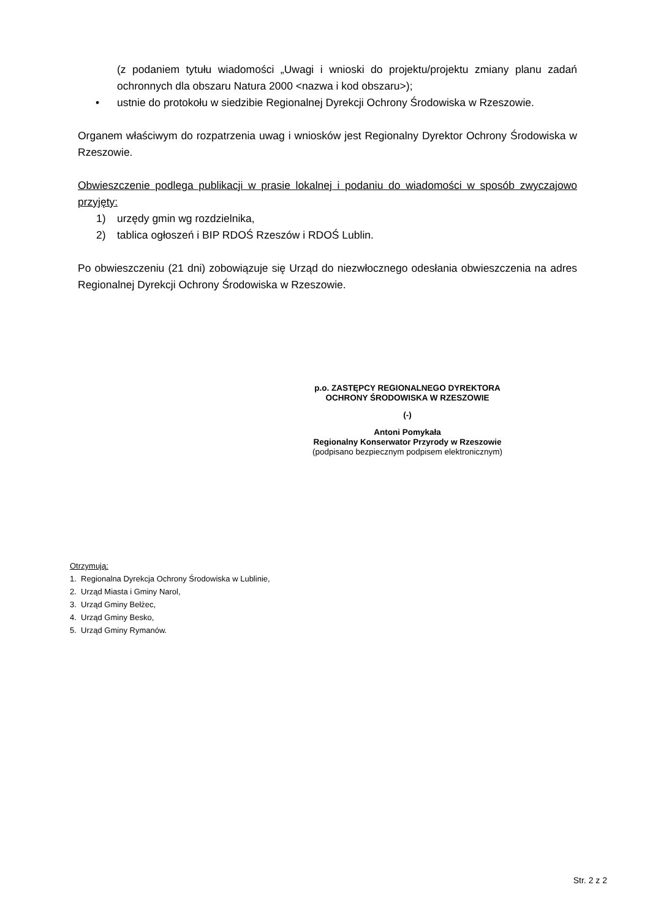(z podaniem tytułu wiadomości „Uwagi i wnioski do projektu/projektu zmiany planu zadań ochronnych dla obszaru Natura 2000 <nazwa i kod obszaru>);
• ustnie do protokołu w siedzibie Regionalnej Dyrekcji Ochrony Środowiska w Rzeszowie.
Organem właściwym do rozpatrzenia uwag i wniosków jest Regionalny Dyrektor Ochrony Środowiska w Rzeszowie.
Obwieszczenie podlega publikacji w prasie lokalnej i podaniu do wiadomości w sposób zwyczajowo przyjęty:
1) urzędy gmin wg rozdzielnika,
2) tablica ogłoszeń i BIP RDOŚ Rzeszów i RDOŚ Lublin.
Po obwieszczeniu (21 dni) zobowiązuje się Urząd do niezwłocznego odesłania obwieszczenia na adres Regionalnej Dyrekcji Ochrony Środowiska w Rzeszowie.
p.o. ZASTĘPCY REGIONALNEGO DYREKTORA
OCHRONY ŚRODOWISKA W RZESZOWIE
(-)
Antoni Pomykała
Regionalny Konserwator Przyrody w Rzeszowie
(podpisano bezpiecznym podpisem elektronicznym)
Otrzymują:
1. Regionalna Dyrekcja Ochrony Środowiska w Lublinie,
2. Urząd Miasta i Gminy Narol,
3. Urząd Gminy Bełżec,
4. Urząd Gminy Besko,
5. Urząd Gminy Rymanów.
Str. 2 z 2